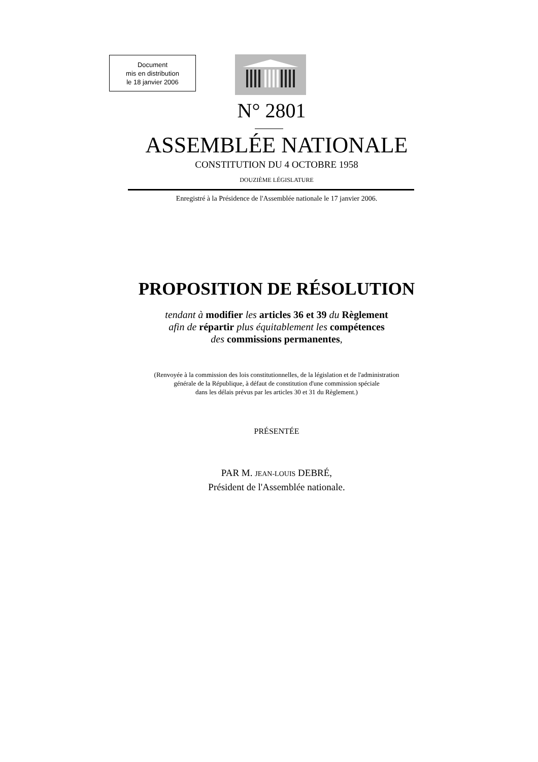Document
mis en distribution
le 18 janvier 2006
N° 2801
ASSEMBLÉE NATIONALE
CONSTITUTION DU 4 OCTOBRE 1958
DOUZIÈME LÉGISLATURE
Enregistré à la Présidence de l'Assemblée nationale le 17 janvier 2006.
PROPOSITION DE RÉSOLUTION
tendant à modifier les articles 36 et 39 du Règlement
afin de répartir plus équitablement les compétences
des commissions permanentes,
(Renvoyée à la commission des lois constitutionnelles, de la législation et de l'administration
générale de la République, à défaut de constitution d'une commission spéciale
dans les délais prévus par les articles 30 et 31 du Règlement.)
PRÉSENTÉE
PAR M. JEAN-LOUIS DEBRÉ,
Président de l'Assemblée nationale.